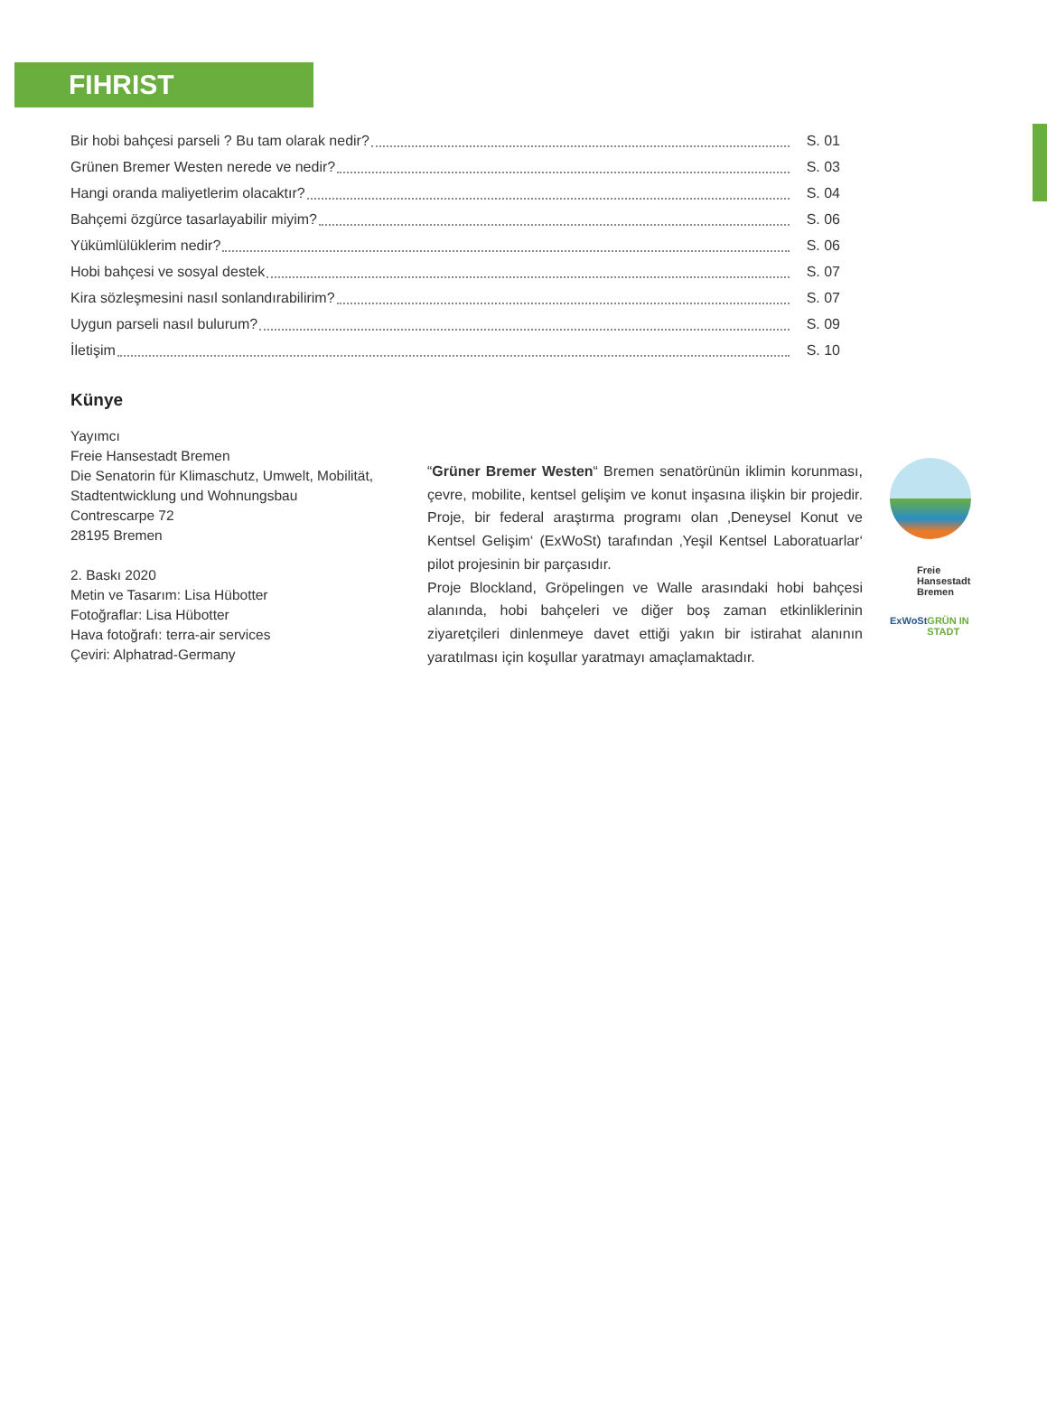FIHRIST
Bir hobi bahçesi parseli ? Bu tam olarak nedir? S. 01
Grünen Bremer Westen nerede ve nedir? S. 03
Hangi oranda maliyetlerim olacaktır? S. 04
Bahçemi özgürce tasarlayabilir miyim? S. 06
Yükümlülüklerim nedir? S. 06
Hobi bahçesi ve sosyal destek S. 07
Kira sözleşmesini nasıl sonlandırabilirim? S. 07
Uygun parseli nasıl bulurum? S. 09
İletişim S. 10
Künye
Yayımcı
Freie Hansestadt Bremen
Die Senatorin für Klimaschutz, Umwelt, Mobilität,
Stadtentwicklung und Wohnungsbau
Contrescarpe 72
28195 Bremen
2. Baskı 2020
Metin ve Tasarım: Lisa Hübotter
Fotoğraflar: Lisa Hübotter
Hava fotoğrafı: terra-air services
Çeviri: Alphatrad-Germany
“Grüner Bremer Westen“ Bremen senatörünün iklimin korunması, çevre, mobilite, kentsel gelişim ve konut inşasına ilişkin bir projedir. Proje, bir federal araştırma programı olan ‚Deneysel Konut ve Kentsel Gelişim‘ (ExWoSt) tarafından ‚Yeşil Kentsel Laboratuarlar‘ pilot projesinin bir parçasıdır.
Proje Blockland, Gröpelingen ve Walle arasındaki hobi bahçesi alanında, hobi bahçeleri ve diğer boş zaman etkinliklerinin ziyaretçileri dinlenmeye davet ettiği yakın bir istirahat alanının yaratılması için koşullar yaratmayı amaçlamaktadır.
Freie
Hansestadt
Bremen
ExWoSt GRÜN IN STADT